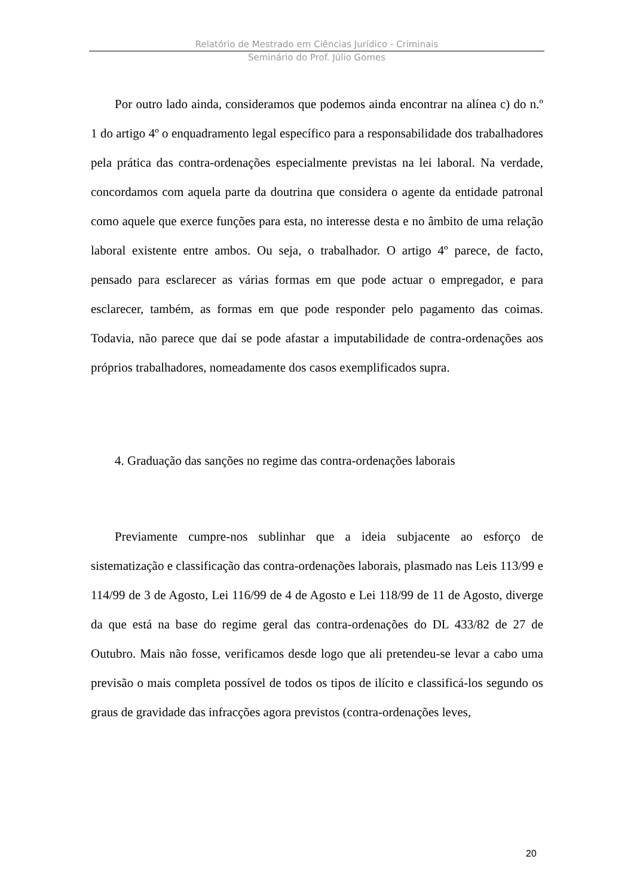Relatório de Mestrado em Ciências Jurídico - Criminais
Seminário do Prof. Júlio Gomes
Por outro lado ainda, consideramos que podemos ainda encontrar na alínea c) do n.º 1 do artigo 4º o enquadramento legal específico para a responsabilidade dos trabalhadores pela prática das contra-ordenações especialmente previstas na lei laboral. Na verdade, concordamos com aquela parte da doutrina que considera o agente da entidade patronal como aquele que exerce funções para esta, no interesse desta e no âmbito de uma relação laboral existente entre ambos. Ou seja, o trabalhador. O artigo 4º parece, de facto, pensado para esclarecer as várias formas em que pode actuar o empregador, e para esclarecer, também, as formas em que pode responder pelo pagamento das coimas. Todavia, não parece que daí se pode afastar a imputabilidade de contra-ordenações aos próprios trabalhadores, nomeadamente dos casos exemplificados supra.
4. Graduação das sanções no regime das contra-ordenações laborais
Previamente cumpre-nos sublinhar que a ideia subjacente ao esforço de sistematização e classificação das contra-ordenações laborais, plasmado nas Leis 113/99 e 114/99 de 3 de Agosto, Lei 116/99 de 4 de Agosto e Lei 118/99 de 11 de Agosto, diverge da que está na base do regime geral das contra-ordenações do DL 433/82 de 27 de Outubro. Mais não fosse, verificamos desde logo que ali pretendeu-se levar a cabo uma previsão o mais completa possível de todos os tipos de ilícito e classificá-los segundo os graus de gravidade das infracções agora previstos (contra-ordenações leves,
20